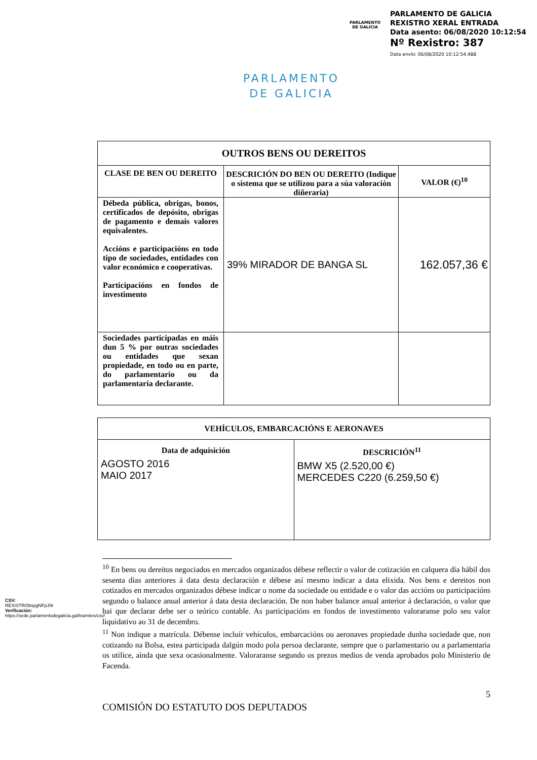PARLAMENTO
DE GALICIA
PARLAMENTO DE GALICIA
REXISTRO XERAL ENTRADA
Data asento: 06/08/2020 10:12:54
Nº Rexistro: 387
Data envío: 06/08/2020 10:12:54.488
PARLAMENTO
DE GALICIA
| OUTROS BENS OU DEREITOS | | |
| --- | --- | --- |
| CLASE DE BEN OU DEREITO | DESCRICIÓN DO BEN OU DEREITO (Indique o sistema que se utilizou para a súa valoración diñeraria) | VALOR (€)<sup>10</sup> |
| Débeda pública, obrigas, bonos, certificados de depósito, obrigas de pagamento e demais valores equivalentes. Accións e participacións en todo tipo de sociedades, entidades con valor económico e cooperativas. Participacións en fondos de investimento | 39% MIRADOR DE BANGA SL | 162.057,36 € |
| Sociedades participadas en máis dun 5 % por outras sociedades ou entidades que sexan propiedade, en todo ou en parte, do parlamentario ou da parlamentaria declarante. | | |
| VEHÍCULOS, EMBARCACIÓNS E AERONAVES | |
| --- | --- |
| Data de adquisición AGOSTO 2016 MAIO 2017 | DESCRICIÓN<sup>11</sup> BMW X5 (2.520,00 €) MERCEDES C220 (6.259,50 €) |
<sup>10</sup> En bens ou dereitos negociados en mercados organizados débese reflectir o valor de cotización en calquera día hábil dos sesenta días anteriores á data desta declaración e débese así mesmo indicar a data elixida. Nos bens e dereitos non cotizados en mercados organizados débese indicar o nome da sociedade ou entidade e o valor das accións ou participacións segundo o balance anual anterior á data desta declaración. De non haber balance anual anterior á declaración, o valor que hai que declarar debe ser o teórico contable. As participacións en fondos de investimento valoraranse polo seu valor liquidativo ao 31 de decembro.
<sup>11</sup> Non indique a matrícula. Débense incluír vehículos, embarcacións ou aeronaves propiedade dunha sociedade que, non cotizando na Bolsa, estea participada dalgún modo pola persoa declarante, sempre que o parlamentario ou a parlamentaria os utilice, aínda que sexa ocasionalmente. Valoraranse segundo os prezos medios de venda aprobados polo Ministerio de Facenda.
5
COMISIÓN DO ESTATUTO DOS DEPUTADOS
CSV: REXISTRObspgNFpJI9
Verificación:
https://sede.parlamentodegalicia.gal/tramites/csv/